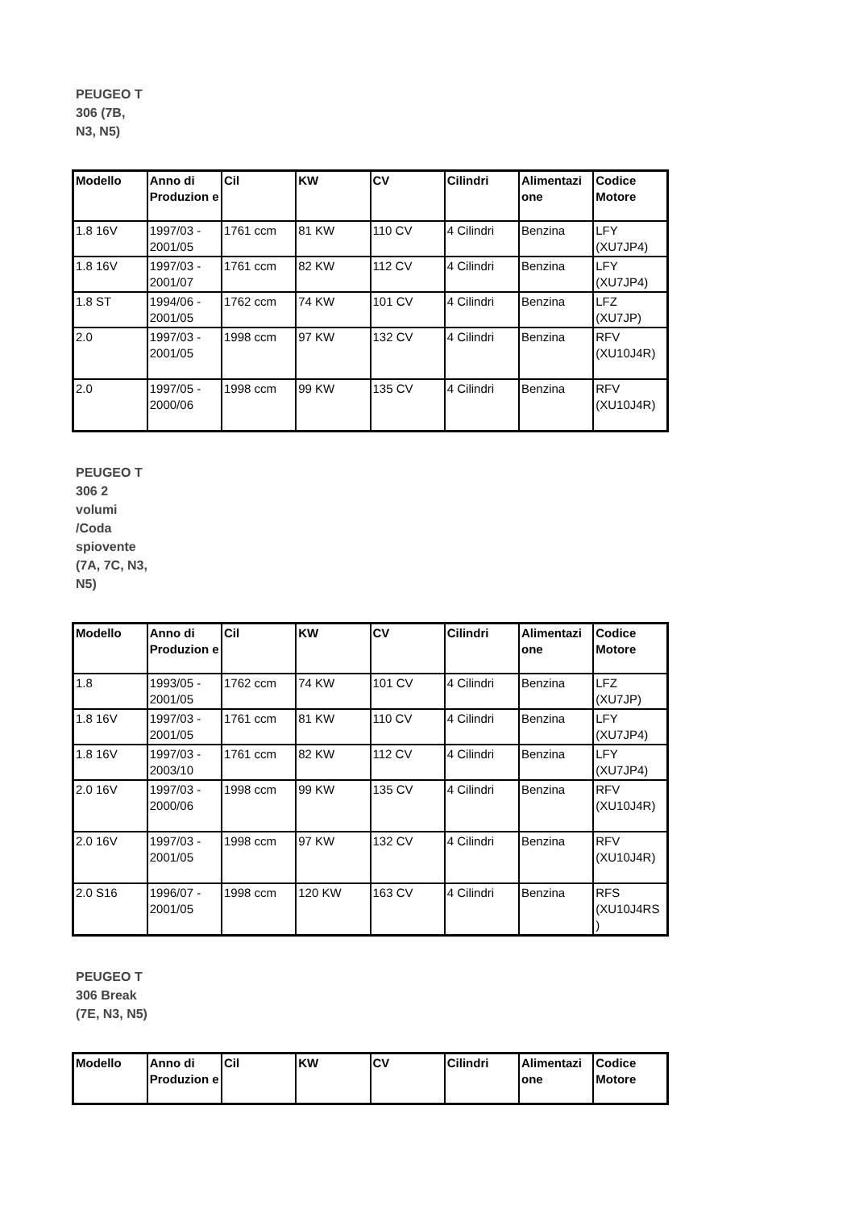PEUGEO T 306 (7B, N3, N5)
| Modello | Anno di Produzion e | Cil | KW | CV | Cilindri | Alimentazi one | Codice Motore |
| --- | --- | --- | --- | --- | --- | --- | --- |
| 1.8 16V | 1997/03 - 2001/05 | 1761 ccm | 81 KW | 110 CV | 4 Cilindri | Benzina | LFY (XU7JP4) |
| 1.8 16V | 1997/03 - 2001/07 | 1761 ccm | 82 KW | 112 CV | 4 Cilindri | Benzina | LFY (XU7JP4) |
| 1.8 ST | 1994/06 - 2001/05 | 1762 ccm | 74 KW | 101 CV | 4 Cilindri | Benzina | LFZ (XU7JP) |
| 2.0 | 1997/03 - 2001/05 | 1998 ccm | 97 KW | 132 CV | 4 Cilindri | Benzina | RFV (XU10J4R) |
| 2.0 | 1997/05 - 2000/06 | 1998 ccm | 99 KW | 135 CV | 4 Cilindri | Benzina | RFV (XU10J4R) |
PEUGEO T 306 2 volumi /Coda spiovente (7A, 7C, N3, N5)
| Modello | Anno di Produzion e | Cil | KW | CV | Cilindri | Alimentazi one | Codice Motore |
| --- | --- | --- | --- | --- | --- | --- | --- |
| 1.8 | 1993/05 - 2001/05 | 1762 ccm | 74 KW | 101 CV | 4 Cilindri | Benzina | LFZ (XU7JP) |
| 1.8 16V | 1997/03 - 2001/05 | 1761 ccm | 81 KW | 110 CV | 4 Cilindri | Benzina | LFY (XU7JP4) |
| 1.8 16V | 1997/03 - 2003/10 | 1761 ccm | 82 KW | 112 CV | 4 Cilindri | Benzina | LFY (XU7JP4) |
| 2.0 16V | 1997/03 - 2000/06 | 1998 ccm | 99 KW | 135 CV | 4 Cilindri | Benzina | RFV (XU10J4R) |
| 2.0 16V | 1997/03 - 2001/05 | 1998 ccm | 97 KW | 132 CV | 4 Cilindri | Benzina | RFV (XU10J4R) |
| 2.0 S16 | 1996/07 - 2001/05 | 1998 ccm | 120 KW | 163 CV | 4 Cilindri | Benzina | RFS (XU10J4RS ) |
PEUGEO T 306 Break (7E, N3, N5)
| Modello | Anno di Produzion e | Cil | KW | CV | Cilindri | Alimentazi one | Codice Motore |
| --- | --- | --- | --- | --- | --- | --- | --- |